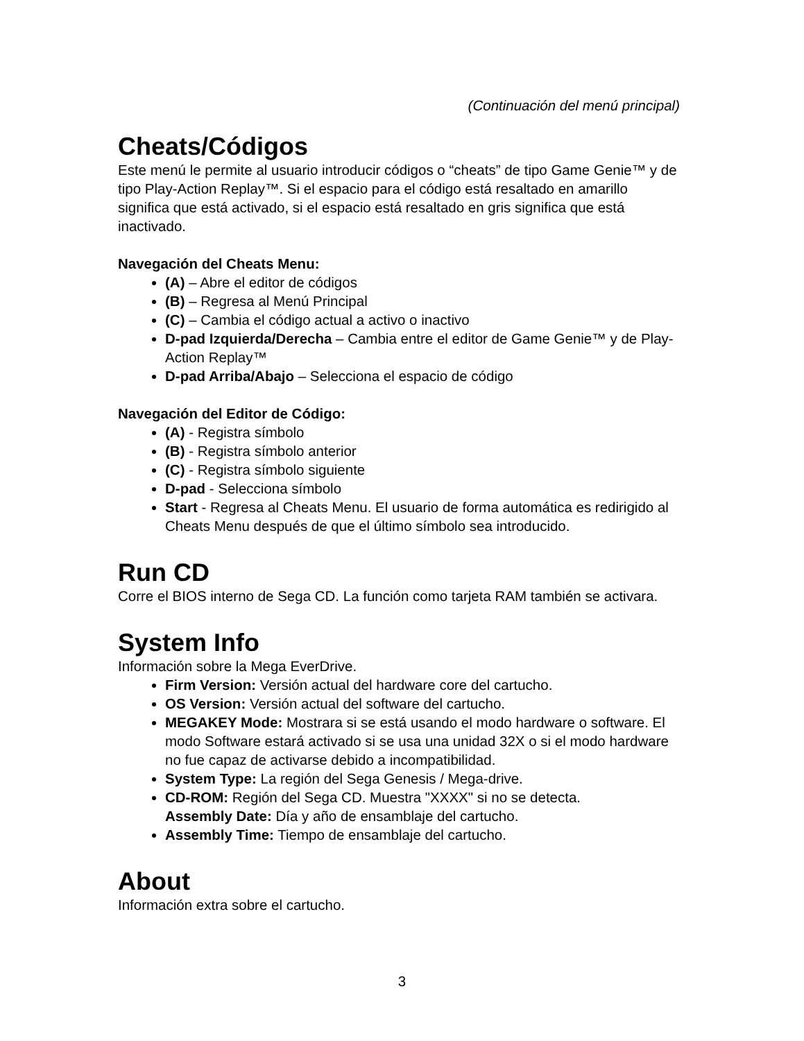(Continuación del menú principal)
Cheats/Códigos
Este menú le permite al usuario introducir códigos o “cheats” de tipo Game Genie™ y de tipo Play-Action Replay™. Si el espacio para el código está resaltado en amarillo significa que está activado, si el espacio está resaltado en gris significa que está inactivado.
Navegación del Cheats Menu:
(A) – Abre el editor de códigos
(B) – Regresa al Menú Principal
(C) – Cambia el código actual a activo o inactivo
D-pad Izquierda/Derecha – Cambia entre el editor de Game Genie™ y de Play-Action Replay™
D-pad Arriba/Abajo – Selecciona el espacio de código
Navegación del Editor de Código:
(A) - Registra símbolo
(B) - Registra símbolo anterior
(C) - Registra símbolo siguiente
D-pad - Selecciona símbolo
Start - Regresa al Cheats Menu. El usuario de forma automática es redirigido al Cheats Menu después de que el último símbolo sea introducido.
Run CD
Corre el BIOS interno de Sega CD. La función como tarjeta RAM también se activara.
System Info
Información sobre la Mega EverDrive.
Firm Version: Versión actual del hardware core del cartucho.
OS Version: Versión actual del software del cartucho.
MEGAKEY Mode: Mostrara si se está usando el modo hardware o software. El modo Software estará activado si se usa una unidad 32X o si el modo hardware no fue capaz de activarse debido a incompatibilidad.
System Type: La región del Sega Genesis / Mega-drive.
CD-ROM: Región del Sega CD. Muestra "XXXX" si no se detecta.
Assembly Date: Día y año de ensamblaje del cartucho.
Assembly Time: Tiempo de ensamblaje del cartucho.
About
Información extra sobre el cartucho.
3